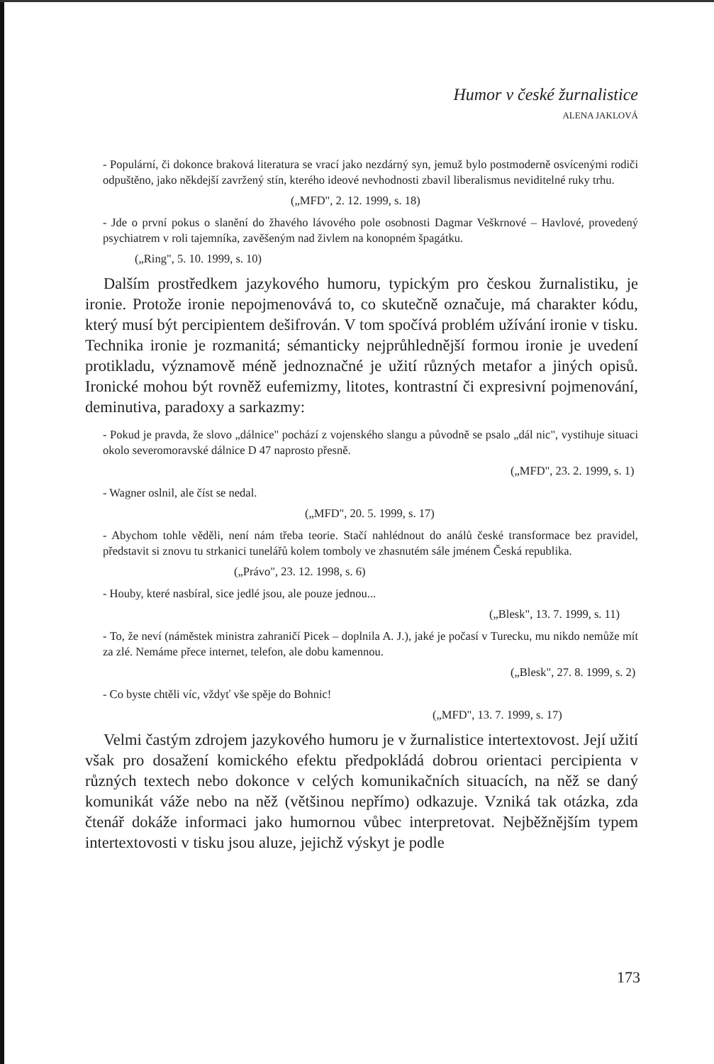Humor v české žurnalistice
ALENA JAKLOVÁ
- Populární, či dokonce braková literatura se vrací jako nezdárný syn, jemuž bylo postmoderně osvícenými rodiči odpuštěno, jako někdejší zavržený stín, kterého ideové nevhodnosti zbavil liberalismus neviditelné ruky trhu.
(„MFD", 2. 12. 1999, s. 18)
- Jde o první pokus o slanění do žhavého lávového pole osobnosti Dagmar Veškrnové – Havlové, provedený psychiatrem v roli tajemníka, zavěšeným nad živlem na konopném špagátku.
(„Ring", 5. 10. 1999, s. 10)
Dalším prostředkem jazykového humoru, typickým pro českou žurnalistiku, je ironie. Protože ironie nepojmenovává to, co skutečně označuje, má charakter kódu, který musí být percipientem dešifrován. V tom spočívá problém užívání ironie v tisku. Technika ironie je rozmanitá; sémanticky nejprůhlednější formou ironie je uvedení protikladu, významově méně jednoznačné je užití různých metafor a jiných opisů. Ironické mohou být rovněž eufemizmy, litotes, kontrastní či expresivní pojmenování, deminutiva, paradoxy a sarkazmy:
- Pokud je pravda, že slovo „dálnice" pochází z vojenského slangu a původně se psalo „dál nic", vystihuje situaci okolo severomoravské dálnice D 47 naprosto přesně.
(„MFD", 23. 2. 1999, s. 1)
- Wagner oslnil, ale číst se nedal.
(„MFD", 20. 5. 1999, s. 17)
- Abychom tohle věděli, není nám třeba teorie. Stačí nahlédnout do análů české transformace bez pravidel, představit si znovu tu strkanici tunelářů kolem tomboly ve zhasnutém sále jménem Česká republika.
(„Právo", 23. 12. 1998, s. 6)
- Houby, které nasbíral, sice jedlé jsou, ale pouze jednou...
(„Blesk", 13. 7. 1999, s. 11)
- To, že neví (náměstek ministra zahraničí Picek – doplnila A. J.), jaké je počasí v Turecku, mu nikdo nemůže mít za zlé. Nemáme přece internet, telefon, ale dobu kamennou.
(„Blesk", 27. 8. 1999, s. 2)
- Co byste chtěli víc, vždyť vše spěje do Bohnic!
(„MFD", 13. 7. 1999, s. 17)
Velmi častým zdrojem jazykového humoru je v žurnalistice intertextovost. Její užití však pro dosažení komického efektu předpokládá dobrou orientaci percipienta v různých textech nebo dokonce v celých komunikačních situacích, na něž se daný komunikát váže nebo na něž (většinou nepřímo) odkazuje. Vzniká tak otázka, zda čtenář dokáže informaci jako humornou vůbec interpretovat. Nejběžnějším typem intertextovosti v tisku jsou aluze, jejichž výskyt je podle
173